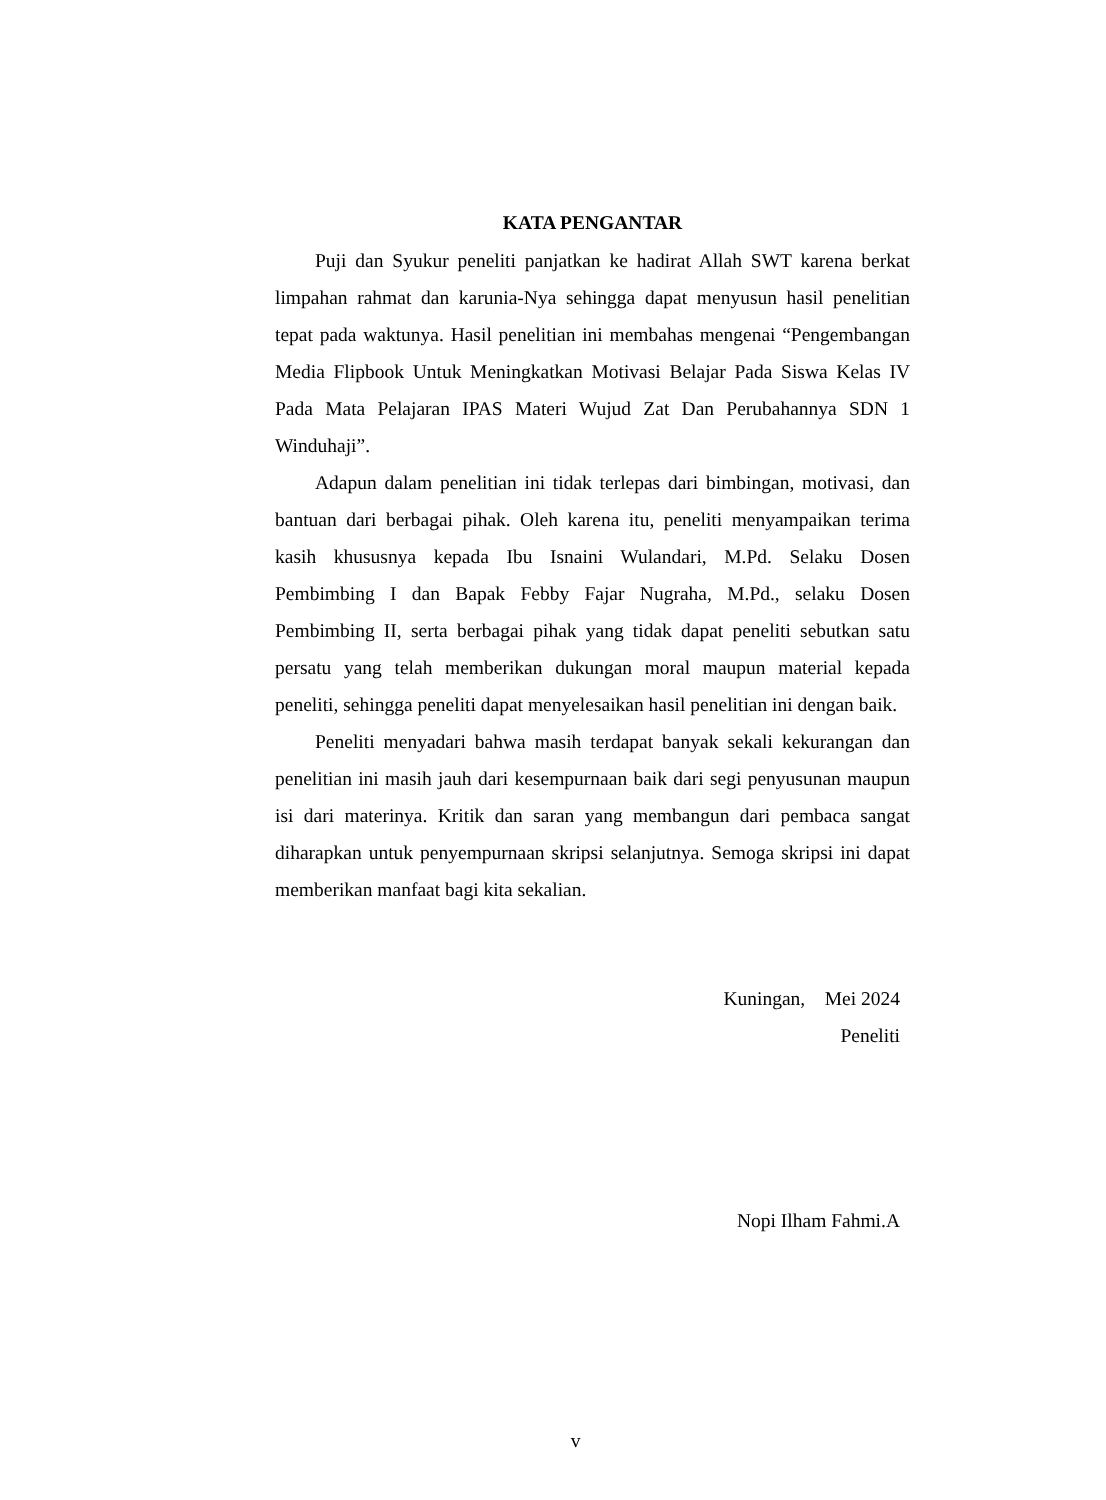KATA PENGANTAR
Puji dan Syukur peneliti panjatkan ke hadirat Allah SWT karena berkat limpahan rahmat dan karunia-Nya sehingga dapat menyusun hasil penelitian tepat pada waktunya. Hasil penelitian ini membahas mengenai “Pengembangan Media Flipbook Untuk Meningkatkan Motivasi Belajar Pada Siswa Kelas IV Pada Mata Pelajaran IPAS Materi Wujud Zat Dan Perubahannya SDN 1 Winduhaji”.
Adapun dalam penelitian ini tidak terlepas dari bimbingan, motivasi, dan bantuan dari berbagai pihak. Oleh karena itu, peneliti menyampaikan terima kasih khususnya kepada Ibu Isnaini Wulandari, M.Pd. Selaku Dosen Pembimbing I dan Bapak Febby Fajar Nugraha, M.Pd., selaku Dosen Pembimbing II, serta berbagai pihak yang tidak dapat peneliti sebutkan satu persatu yang telah memberikan dukungan moral maupun material kepada peneliti, sehingga peneliti dapat menyelesaikan hasil penelitian ini dengan baik.
Peneliti menyadari bahwa masih terdapat banyak sekali kekurangan dan penelitian ini masih jauh dari kesempurnaan baik dari segi penyusunan maupun isi dari materinya. Kritik dan saran yang membangun dari pembaca sangat diharapkan untuk penyempurnaan skripsi selanjutnya. Semoga skripsi ini dapat memberikan manfaat bagi kita sekalian.
Kuningan, Mei 2024
Peneliti
Nopi Ilham Fahmi.A
v